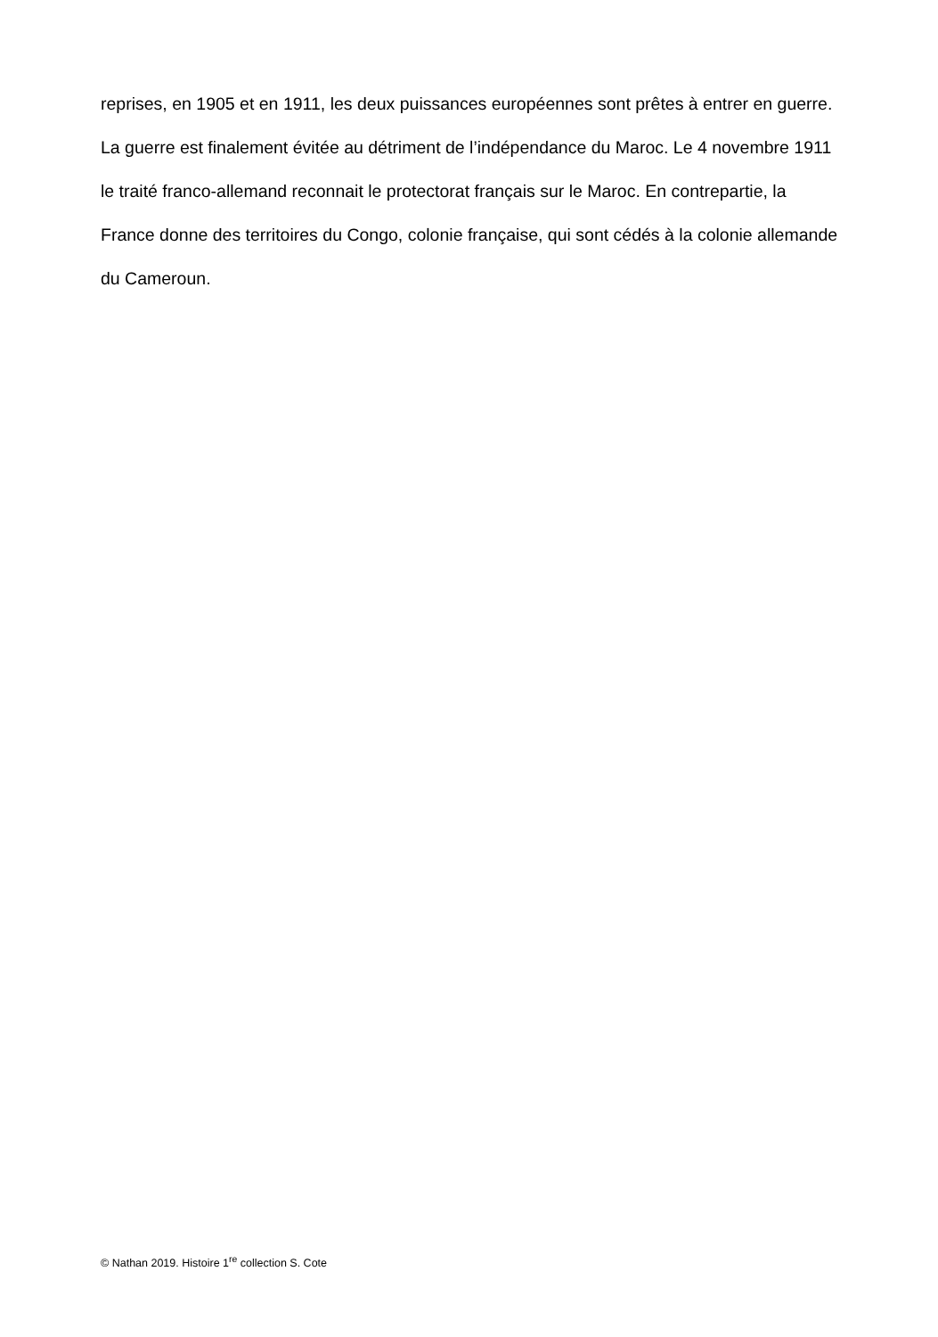reprises, en 1905 et en 1911, les deux puissances européennes sont prêtes à entrer en guerre. La guerre est finalement évitée au détriment de l’indépendance du Maroc. Le 4 novembre 1911 le traité franco-allemand reconnait le protectorat français sur le Maroc. En contrepartie, la France donne des territoires du Congo, colonie française, qui sont cédés à la colonie allemande du Cameroun.
© Nathan 2019. Histoire 1<sup>re</sup> collection S. Cote